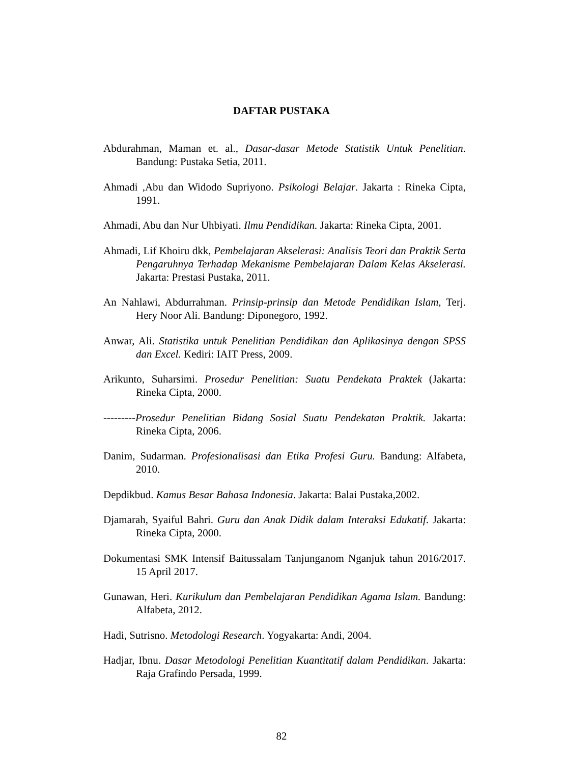DAFTAR PUSTAKA
Abdurahman, Maman et. al., Dasar-dasar Metode Statistik Untuk Penelitian. Bandung: Pustaka Setia, 2011.
Ahmadi ,Abu dan Widodo Supriyono. Psikologi Belajar. Jakarta : Rineka Cipta, 1991.
Ahmadi, Abu dan Nur Uhbiyati. Ilmu Pendidikan. Jakarta: Rineka Cipta, 2001.
Ahmadi, Lif Khoiru dkk, Pembelajaran Akselerasi: Analisis Teori dan Praktik Serta Pengaruhnya Terhadap Mekanisme Pembelajaran Dalam Kelas Akselerasi. Jakarta: Prestasi Pustaka, 2011.
An Nahlawi, Abdurrahman. Prinsip-prinsip dan Metode Pendidikan Islam, Terj. Hery Noor Ali. Bandung: Diponegoro, 1992.
Anwar, Ali. Statistika untuk Penelitian Pendidikan dan Aplikasinya dengan SPSS dan Excel. Kediri: IAIT Press, 2009.
Arikunto, Suharsimi. Prosedur Penelitian: Suatu Pendekata Praktek (Jakarta: Rineka Cipta, 2000.
---------Prosedur Penelitian Bidang Sosial Suatu Pendekatan Praktik. Jakarta: Rineka Cipta, 2006.
Danim, Sudarman. Profesionalisasi dan Etika Profesi Guru. Bandung: Alfabeta, 2010.
Depdikbud. Kamus Besar Bahasa Indonesia. Jakarta: Balai Pustaka,2002.
Djamarah, Syaiful Bahri. Guru dan Anak Didik dalam Interaksi Edukatif. Jakarta: Rineka Cipta, 2000.
Dokumentasi SMK Intensif Baitussalam Tanjunganom Nganjuk tahun 2016/2017. 15 April 2017.
Gunawan, Heri. Kurikulum dan Pembelajaran Pendidikan Agama Islam. Bandung: Alfabeta, 2012.
Hadi, Sutrisno. Metodologi Research. Yogyakarta: Andi, 2004.
Hadjar, Ibnu. Dasar Metodologi Penelitian Kuantitatif dalam Pendidikan. Jakarta: Raja Grafindo Persada, 1999.
82